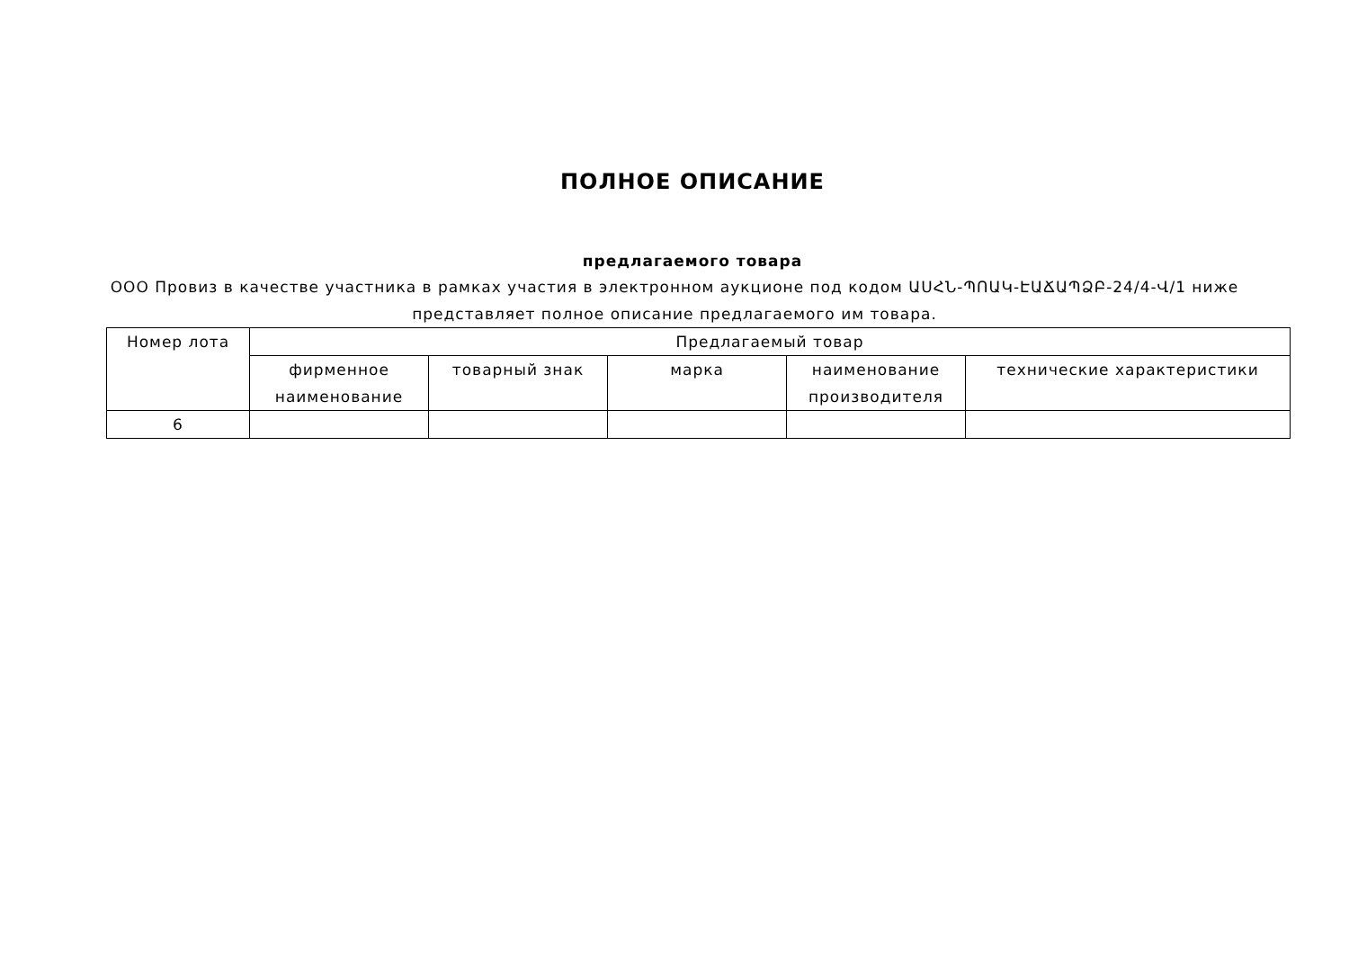ПОЛНОЕ ОПИСАНИЕ
предлагаемого товара
ООО Провиз в качестве участника в рамках участия в электронном аукционе под кодом ԱՍՀՆ-ՊՈԱԿ-ԷԱՃԱՊՁԲ-24/4-Վ/1 ниже представляет полное описание предлагаемого им товара.
| Номер лота | Предлагаемый товар | | | | |
| --- | --- | --- | --- | --- | --- |
| | фирменное наименование | товарный знак | марка | наименование производителя | технические характеристики |
| 6 | | | | | |